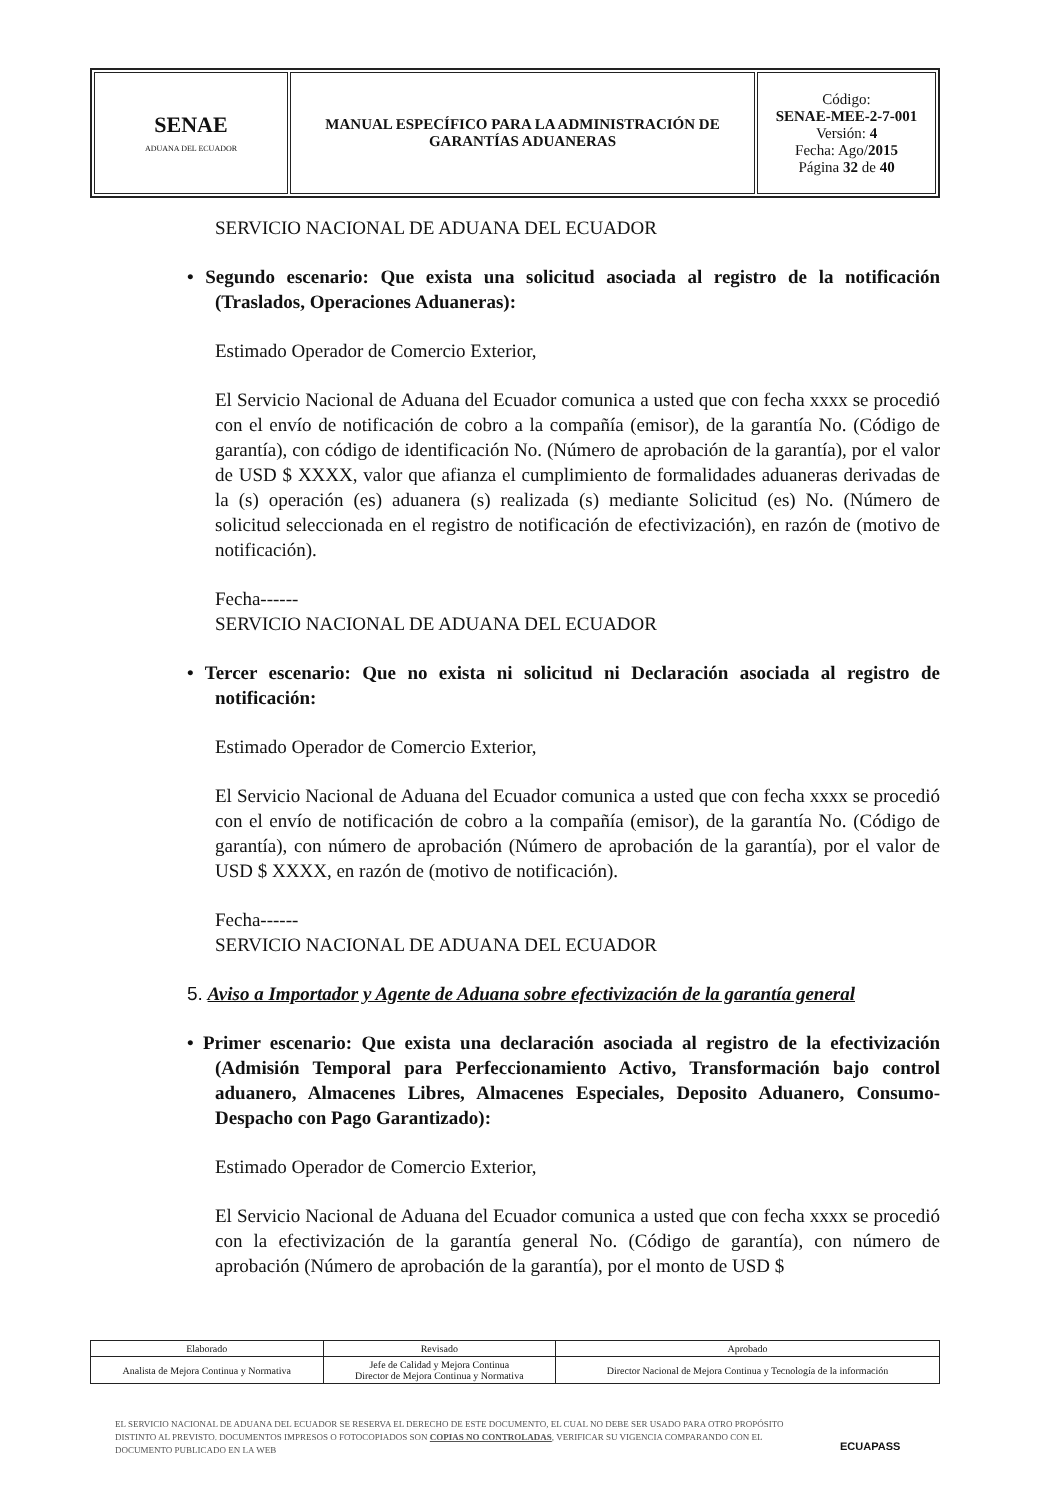| SENAE ADUANA DEL ECUADOR | MANUAL ESPECÍFICO PARA LA ADMINISTRACIÓN DE GARANTÍAS ADUANERAS | Código: SENAE-MEE-2-7-001 Versión: 4 Fecha: Ago/ 2015 Página 32 de 40 |
SERVICIO NACIONAL DE ADUANA DEL ECUADOR
• Segundo escenario: Que exista una solicitud asociada al registro de la notificación (Traslados, Operaciones Aduaneras):
Estimado Operador de Comercio Exterior,
El Servicio Nacional de Aduana del Ecuador comunica a usted que con fecha xxxx se procedió con el envío de notificación de cobro a la compañía (emisor), de la garantía No. (Código de garantía), con código de identificación No. (Número de aprobación de la garantía), por el valor de USD $ XXXX, valor que afianza el cumplimiento de formalidades aduaneras derivadas de la (s) operación (es) aduanera (s) realizada (s) mediante Solicitud (es) No. (Número de solicitud seleccionada en el registro de notificación de efectivización), en razón de (motivo de notificación).
Fecha------
SERVICIO NACIONAL DE ADUANA DEL ECUADOR
• Tercer escenario: Que no exista ni solicitud ni Declaración asociada al registro de notificación:
Estimado Operador de Comercio Exterior,
El Servicio Nacional de Aduana del Ecuador comunica a usted que con fecha xxxx se procedió con el envío de notificación de cobro a la compañía (emisor), de la garantía No. (Código de garantía), con número de aprobación (Número de aprobación de la garantía), por el valor de USD $ XXXX, en razón de (motivo de notificación).
Fecha------
SERVICIO NACIONAL DE ADUANA DEL ECUADOR
5. Aviso a Importador y Agente de Aduana sobre efectivización de la garantía general
• Primer escenario: Que exista una declaración asociada al registro de la efectivización (Admisión Temporal para Perfeccionamiento Activo, Transformación bajo control aduanero, Almacenes Libres, Almacenes Especiales, Deposito Aduanero, Consumo-Despacho con Pago Garantizado):
Estimado Operador de Comercio Exterior,
El Servicio Nacional de Aduana del Ecuador comunica a usted que con fecha xxxx se procedió con la efectivización de la garantía general No. (Código de garantía), con número de aprobación (Número de aprobación de la garantía), por el monto de USD $
| Elaborado | Revisado | Aprobado |
| Analista de Mejora Continua y Normativa | Jefe de Calidad y Mejora Continua Director de Mejora Continua y Normativa | Director Nacional de Mejora Continua y Tecnología de la información |
EL SERVICIO NACIONAL DE ADUANA DEL ECUADOR SE RESERVA EL DERECHO DE ESTE DOCUMENTO, EL CUAL NO DEBE SER USADO PARA OTRO PROPÓSITO DISTINTO AL PREVISTO. DOCUMENTOS IMPRESOS O FOTOCOPIADOS SON COPIAS NO CONTROLADAS, VERIFICAR SU VIGENCIA COMPARANDO CON EL DOCUMENTO PUBLICADO EN LA WEB
ECUAPASS